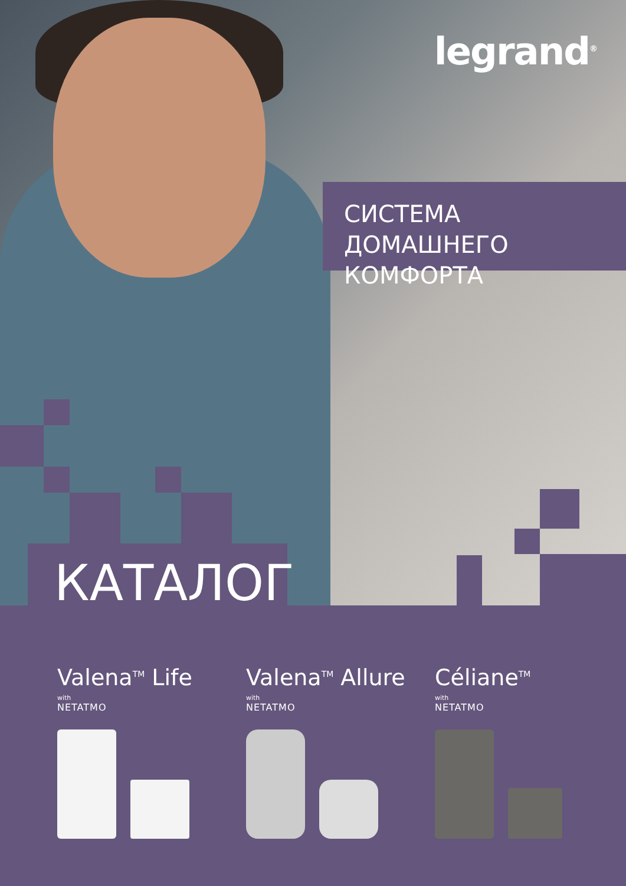legrand<sup>®</sup>
СИСТЕМА ДОМАШНЕГО
КОМФОРТА
КАТАЛОГ
Valena<sup>TM</sup> Life
with
NETATMO
Valena<sup>TM</sup> Allure
with
NETATMO
Céliane<sup>TM</sup>
with
NETATMO